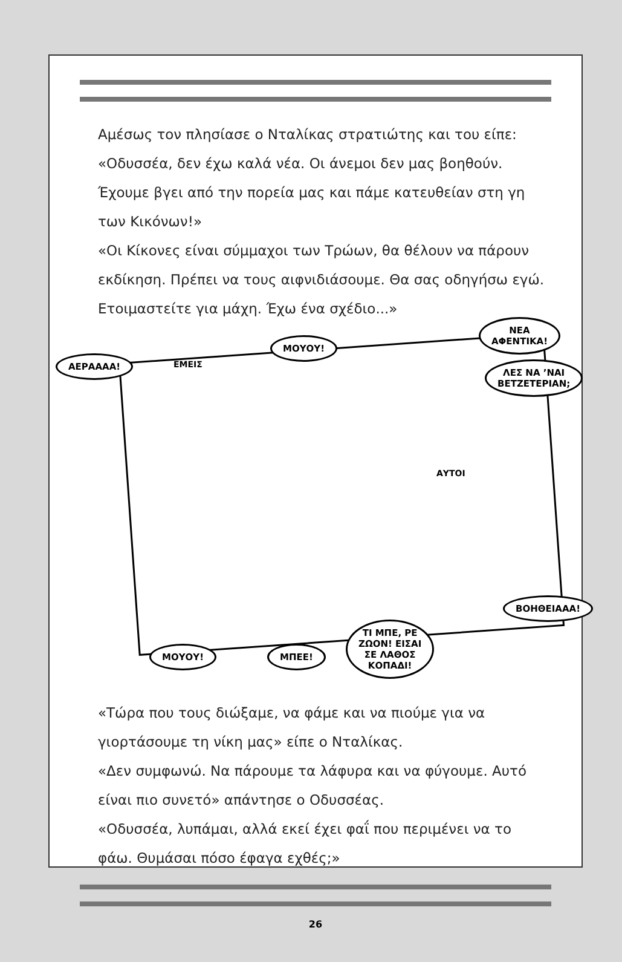Αμέσως τον πλησίασε ο Νταλίκας στρατιώτης και του είπε: «Οδυσσέα, δεν έχω καλά νέα. Οι άνεμοι δεν μας βοηθούν. Έχουμε βγει από την πορεία μας και πάμε κατευθείαν στη γη των Κικόνων!»
«Οι Κίκονες είναι σύμμαχοι των Τρώων, θα θέλουν να πάρουν εκδίκηση. Πρέπει να τους αιφνιδιάσουμε. Θα σας οδηγήσω εγώ. Ετοιμαστείτε για μάχη. Έχω ένα σχέδιο...»
ΑΕΡΑΑΑΑ!
ΕΜΕΙΣ
ΜΟΥΟΥ!
ΝΕΑ
ΑΦΕΝΤΙΚΑ!
ΛΕΣ ΝΑ ’ΝΑΙ
ΒΕΤΖΕΤΕΡΙΑΝ;
ΑΥΤΟΙ
ΒΟΗΘΕΙΑΑΑ!
ΜΟΥΟΥ! ΜΠΕΕ!
ΤΙ ΜΠΕ, ΡΕ
ΖΩΟΝ! ΕΙΣΑΙ
ΣΕ ΛΑΘΟΣ
ΚΟΠΑΔΙ!
«Τώρα που τους διώξαμε, να φάμε και να πιούμε για να γιορτάσουμε τη νίκη μας» είπε ο Νταλίκας.
«Δεν συμφωνώ. Να πάρουμε τα λάφυρα και να φύγουμε. Αυτό είναι πιο συνετό» απάντησε ο Οδυσσέας.
«Οδυσσέα, λυπάμαι, αλλά εκεί έχει φαΐ που περιμένει να το φάω. Θυμάσαι πόσο έφαγα εχθές;»
26